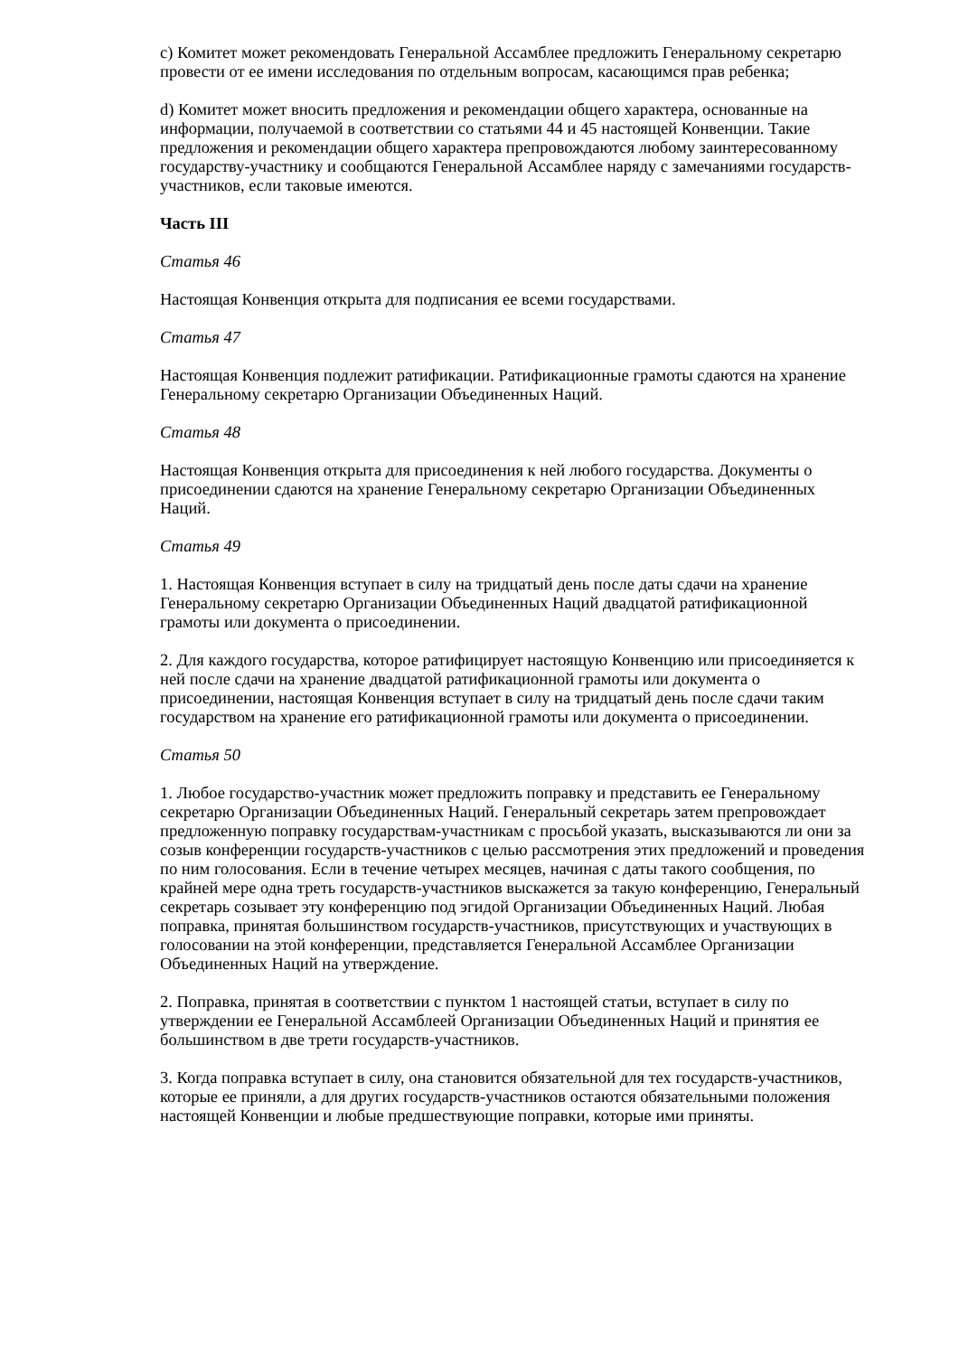c) Комитет может рекомендовать Генеральной Ассамблее предложить Генеральному секретарю провести от ее имени исследования по отдельным вопросам, касающимся прав ребенка;
d) Комитет может вносить предложения и рекомендации общего характера, основанные на информации, получаемой в соответствии со статьями 44 и 45 настоящей Конвенции. Такие предложения и рекомендации общего характера препровождаются любому заинтересованному государству-участнику и сообщаются Генеральной Ассамблее наряду с замечаниями государств-участников, если таковые имеются.
Часть III
Статья 46
Настоящая Конвенция открыта для подписания ее всеми государствами.
Статья 47
Настоящая Конвенция подлежит ратификации. Ратификационные грамоты сдаются на хранение Генеральному секретарю Организации Объединенных Наций.
Статья 48
Настоящая Конвенция открыта для присоединения к ней любого государства. Документы о присоединении сдаются на хранение Генеральному секретарю Организации Объединенных Наций.
Статья 49
1. Настоящая Конвенция вступает в силу на тридцатый день после даты сдачи на хранение Генеральному секретарю Организации Объединенных Наций двадцатой ратификационной грамоты или документа о присоединении.
2. Для каждого государства, которое ратифицирует настоящую Конвенцию или присоединяется к ней после сдачи на хранение двадцатой ратификационной грамоты или документа о присоединении, настоящая Конвенция вступает в силу на тридцатый день после сдачи таким государством на хранение его ратификационной грамоты или документа о присоединении.
Статья 50
1. Любое государство-участник может предложить поправку и представить ее Генеральному секретарю Организации Объединенных Наций. Генеральный секретарь затем препровождает предложенную поправку государствам-участникам с просьбой указать, высказываются ли они за созыв конференции государств-участников с целью рассмотрения этих предложений и проведения по ним голосования. Если в течение четырех месяцев, начиная с даты такого сообщения, по крайней мере одна треть государств-участников выскажется за такую конференцию, Генеральный секретарь созывает эту конференцию под эгидой Организации Объединенных Наций. Любая поправка, принятая большинством государств-участников, присутствующих и участвующих в голосовании на этой конференции, представляется Генеральной Ассамблее Организации Объединенных Наций на утверждение.
2. Поправка, принятая в соответствии с пунктом 1 настоящей статьи, вступает в силу по утверждении ее Генеральной Ассамблеей Организации Объединенных Наций и принятия ее большинством в две трети государств-участников.
3. Когда поправка вступает в силу, она становится обязательной для тех государств-участников, которые ее приняли, а для других государств-участников остаются обязательными положения настоящей Конвенции и любые предшествующие поправки, которые ими приняты.